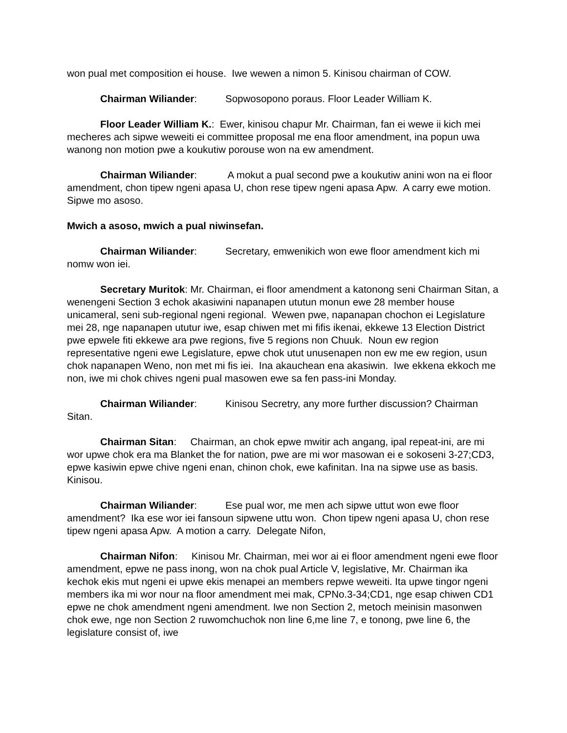won pual met composition ei house. Iwe wewen a nimon 5. Kinisou chairman of COW.
Chairman Wiliander: Sopwosopono poraus. Floor Leader William K.
Floor Leader William K.: Ewer, kinisou chapur Mr. Chairman, fan ei wewe ii kich mei mecheres ach sipwe weweiti ei committee proposal me ena floor amendment, ina popun uwa wanong non motion pwe a koukutiw porouse won na ew amendment.
Chairman Wiliander: A mokut a pual second pwe a koukutiw anini won na ei floor amendment, chon tipew ngeni apasa U, chon rese tipew ngeni apasa Apw. A carry ewe motion. Sipwe mo asoso.
Mwich a asoso, mwich a pual niwinsefan.
Chairman Wiliander: Secretary, emwenikich won ewe floor amendment kich mi nomw won iei.
Secretary Muritok: Mr. Chairman, ei floor amendment a katonong seni Chairman Sitan, a wenengeni Section 3 echok akasiwini napanapen ututun monun ewe 28 member house unicameral, seni sub-regional ngeni regional. Wewen pwe, napanapan chochon ei Legislature mei 28, nge napanapen ututur iwe, esap chiwen met mi fifis ikenai, ekkewe 13 Election District pwe epwele fiti ekkewe ara pwe regions, five 5 regions non Chuuk. Noun ew region representative ngeni ewe Legislature, epwe chok utut unusenapen non ew me ew region, usun chok napanapen Weno, non met mi fis iei. Ina akauchean ena akasiwin. Iwe ekkena ekkoch me non, iwe mi chok chives ngeni pual masowen ewe sa fen pass-ini Monday.
Chairman Wiliander: Kinisou Secretry, any more further discussion? Chairman Sitan.
Chairman Sitan: Chairman, an chok epwe mwitir ach angang, ipal repeat-ini, are mi wor upwe chok era ma Blanket the for nation, pwe are mi wor masowan ei e sokoseni 3-27;CD3, epwe kasiwin epwe chive ngeni enan, chinon chok, ewe kafinitan. Ina na sipwe use as basis. Kinisou.
Chairman Wiliander: Ese pual wor, me men ach sipwe uttut won ewe floor amendment? Ika ese wor iei fansoun sipwene uttu won. Chon tipew ngeni apasa U, chon rese tipew ngeni apasa Apw. A motion a carry. Delegate Nifon,
Chairman Nifon: Kinisou Mr. Chairman, mei wor ai ei floor amendment ngeni ewe floor amendment, epwe ne pass inong, won na chok pual Article V, legislative, Mr. Chairman ika kechok ekis mut ngeni ei upwe ekis menapei an members repwe weweiti. Ita upwe tingor ngeni members ika mi wor nour na floor amendment mei mak, CPNo.3-34;CD1, nge esap chiwen CD1 epwe ne chok amendment ngeni amendment. Iwe non Section 2, metoch meinisin masonwen chok ewe, nge non Section 2 ruwomchuchok non line 6,me line 7, e tonong, pwe line 6, the legislature consist of, iwe